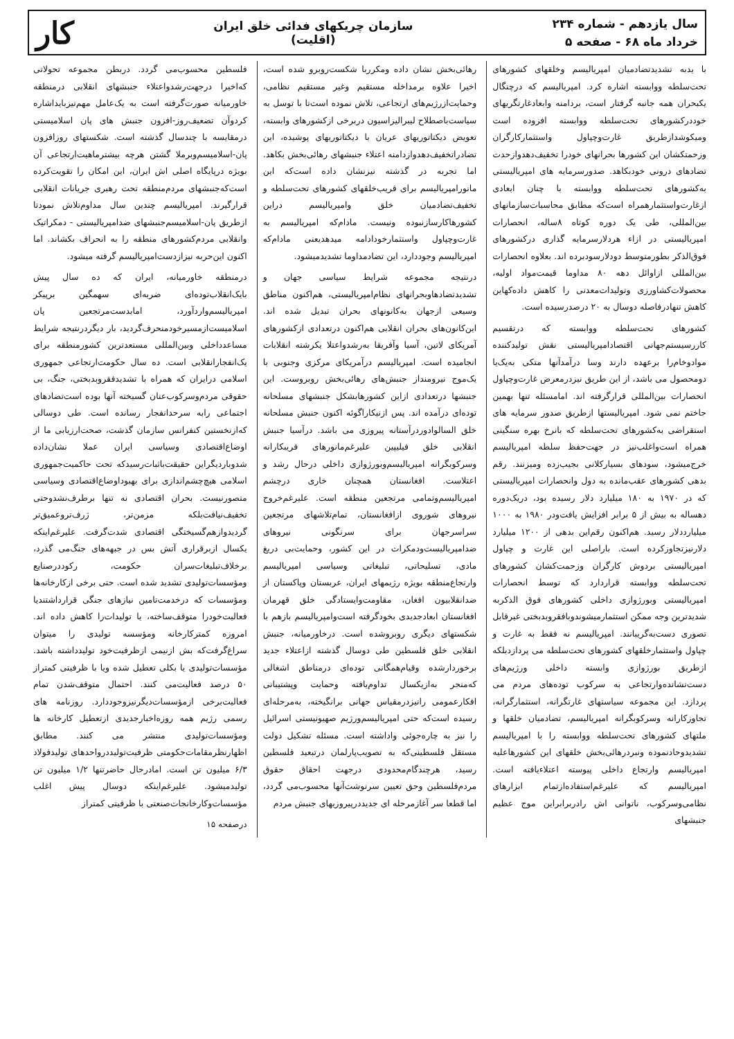سال یازدهم - شماره ۲۳۴
خرداد ماه ۶۸ - صفحه ۵
سازمان چریکهای فدائی خلق ایران
(اقلیت)
کار
با یدبه تشدیدتضادمیان امپریالیسم وخلقهای کشورهای تحت‌سلطه ووابسته اشاره کرد. امپریالیسم که درچنگال یکبحران همه جانبه گرفتار است، بردامنه وابعادغارتگریهای خوددرکشورهای تحت‌سلطه ووابسته افزوده است ومیکوشدازطریق غارت‌وچپاول واستثمارکارگران وزحمتکشان این کشورها بحرانهای خودرا تخفیف‌دهدوازحدت تضادهای درونی خودبکاهد. صدورسرمایه های امپریالیستی به‌کشورهای تحت‌سلطه ووابسته با چنان ابعادی ازغارت‌واستثمارهمراه است‌که مطابق محاسبات‌سازمانهای بین‌المللی، طی یک دوره کوتاه ۸ساله، انحصارات امپریالیستی در ازاء هردلارسرمایه گذاری درکشورهای فوق‌الذکر بطورمتوسط دودلارسودبرده اند. بعلاوه انحصارات بین‌المللی ازاوائل دهه ۸۰ مداوما قیمت‌مواد اولیه، محصولات‌کشاورزی وتولیدات‌معدنی را کاهش داده‌کهاین کاهش تنهادرفاصله دوسال به ۲۰ درصدرسیده است.
کشورهای تحت‌سلطه ووابسته که درتقسیم کاررسیستم‌جهانی اقتصادامپریالیستی نقش تولیدکننده موادوخام‌را برعهده دارند وسا درآمدآنها متکی به‌یک‌یا دومحصول می باشد، از این طریق نیزدرمعرض غارت‌وچپاول انحصارات بین‌المللی قرارگرفته اند. امامسئله تنها بهمین جاختم نمی شود. امپریالیستها ازطریق صدور سرمایه های استقراضی به‌کشورهای تحت‌سلطه که بانرخ بهره سنگینی همراه است‌واغلب‌نیز در جهت‌حفظ سلطه امپریالیسم خرج‌میشود، سودهای بسیارکلانی بجیب‌زده ومیزنند. رقم بدهی کشورهای عقب‌مانده به دول وانحصارات امپریالیستی که در ۱۹۷۰ به ۱۸۰ میلیارد دلار رسیده بود، دریک‌دوره دهساله به بیش از ۵ برابر افزایش یافت‌ودر ۱۹۸۰ به ۱۰۰۰ میلیارددلار رسید. هم‌اکنون رقم‌این بدهی از ۱۲۰۰ میلیارد دلارنیزتجاوزکرده است. باراصلی این غارت و چپاول امپریالیستی بردوش کارگران وزحمت‌کشان کشورهای تحت‌سلطه ووابسته قراردارد که توسط انحصارات امپریالیستی وبورژوازی داخلی کشورهای فوق الذکربه شدیدترین وجه ممکن استثمارمیشوندوبافقروبدبختی غیرقابل تصوری دست‌به‌گریبانند. امپریالیسم نه فقط به غارت و چپاول واستثمارخلقهای کشورهای تحت‌سلطه می پردازدبلکه ازطریق بورژوازی وابسته داخلی ورژیم‌های دست‌نشانده‌وارتجاعی به سرکوب توده‌های مردم می پردازد. این مجموعه سیاستهای غارتگرانه، استثمارگرانه، تجاوزکارانه وسرکوبگرانه امپریالیسم، تضادمیان خلقها و ملتهای کشورهای تحت‌سلطه ووابسته را با امپریالیسم تشدیدوحادنموده ونبردرهائی‌بخش خلقهای این کشورهاعلیه امپریالیسم وارتجاع داخلی پیوسته اعتلاءیافته است. امپریالیسم که علیرغم‌استفاده‌ازتمام ابزارهای نظامی‌وسرکوب، ناتوانی اش رادربرابراین موج عظیم جنبشهای
رهائی‌بخش نشان داده ومکرربا شکست‌روبرو شده است، اخیرا علاوه برمداخله مستقیم وغیر مستقیم نظامی، وحمایت‌ازرژیم‌های ارتجاعی، تلاش نموده است‌تا با توسل به سیاست‌باصطلاح لیبرالیزاسیون دربرخی ازکشورهای وابسته، تعویض دیکتاتوریهای عریان با دیکتاتوریهای پوشیده، این تضادراتخفیف‌دهدوازدامنه اعتلاء جنبشهای رهائی‌بخش بکاهد. اما تجربه در گذشته نیزنشان داده است‌که این مانورامپریالیسم برای فریب‌خلقهای کشورهای تحت‌سلطه و تخفیف‌تضادمیان خلق وامپریالیسم دراین کشورهاکارسازنبوده ونیست. مادام‌که امپریالیسم به غارت‌وچپاول واستثمارخودادامه میدهدیعنی مادام‌که امپریالیسم وجوددارد، این تضادمداوما تشدیدمیشود.
درنتیجه مجموعه شرایط سیاسی جهان و تشدیدتضادهاوبحرانهای نظام‌امپریالیستی، هم‌اکنون مناطق وسیعی ازجهان به‌کانونهای بحران تبدیل شده اند. این‌کانون‌های بحران انقلابی هم‌اکنون درتعدادی ازکشورهای آمریکای لاتین، آسیا وآفریقا به‌رشدواعتلا یکرشته انقلابات انجامیده است. امپریالیسم درآمریکای مرکزی وجنوبی با یک‌موج نیرومنداز جنبش‌های رهائی‌بخش روبروست. این جنبشها درتعدادی ازاین کشورهابشکل جنبشهای مسلحانه توده‌ای درآمده اند. پس ازنیکاراگوئه اکنون جنبش مسلحانه خلق السالوادوردرآستانه پیروزی می باشد. درآسیا جنبش انقلابی خلق فیلیپین علیرغم‌مانورهای فریبکارانه وسرکوبگرانه امپریالیسم‌وبورژوازی داخلی درحال رشد و اعتلاست. افغانستان همچنان خاری درچشم امپریالیسم‌وتمامی مرتجعین منطقه است. علیرغم‌خروج نیروهای شوروی ازافغانستان، تمام‌تلاشهای مرتجعین سراسرجهان برای سرنگونی نیروهای ضدامپریالیست‌ودمکرات در این کشور، وحمایت‌بی دریغ مادی، تسلیحاتی، تبلیغاتی وسیاسی امپریالیسم وارتجاع‌منطقه بویژه رژیمهای ایران، عربستان وپاکستان از ضدانقلابیون افغان، مقاومت‌وایستادگی خلق قهرمان افغانستان ابعادجدیدی بخودگرفته است‌وامپریالیسم بازهم با شکستهای دیگری روبروشده است. درخاورمیانه، جنبش انقلابی خلق فلسطین طی دوسال گذشته ازاعتلاء جدید برخوردارشده وقیام‌همگانی توده‌ای درمناطق اشغالی که‌منجر به‌ازیکسال تداوم‌یافته وحمایت وپشتیبانی افکارعمومی رانیزدرمقیاس جهانی برانگیخته، به‌مرحله‌ای رسیده است‌که حتی امپریالیسم‌ورژیم صهیونیستی اسرائیل را نیز به چاره‌جوئی واداشته است. مسئله تشکیل دولت مستقل فلسطینی‌که به تصویب‌پارلمان درتبعید فلسطین رسید، هرچندگام‌محدودی درجهت احقاق حقوق مردم‌فلسطین وحق تعیین سرنوشت‌آنها محسوب‌می گردد، اما قطعا سر آغازمرحله ای جدیددرپیروزیهای جنبش مردم
فلسطین محسوب‌می گردد. دربطن مجموعه تحولاتی که‌اخیرا درجهت‌رشدواعتلاء جنبشهای انقلابی درمنطقه خاورمیانه صورت‌گرفته است به یک‌عامل مهم‌نیزبایداشاره کردوآن تضعیف‌روز-افزون جنبش های پان اسلامیستی درمقایسه با چندسال گذشته است. شکستهای روزافزون پان-اسلامیسم‌وبرملا گشتن هرچه بیشترماهیت‌ارتجاعی آن بویژه درپایگاه اصلی اش ایران، این امکان را تقویت‌کرده است‌که‌جنبشهای مردم‌منطقه تحت رهبری جریانات انقلابی قرارگیرند. امپریالیسم چندین سال مداوم‌تلاش نمودتا ازطریق پان-اسلامیسم‌جنبشهای ضدامپریالیستی - دمکراتیک وانقلابی مردم‌کشورهای منطقه را به انحراف بکشاند. اما اکنون این‌حربه نیزازدست‌امپریالیسم گرفته میشود.
درمنطقه خاورمیانه، ایران که ده سال پیش بایک‌انقلاب‌توده‌ای ضربه‌ای سهمگین برپیکر امپریالیسم‌واردآورد، امابدست‌مرتجعین پان اسلامیست‌ازمسیرخودمنحرف‌گردید، بار دیگردرنتیجه شرایط مساعدداخلی وبین‌المللی مستعدترین کشورمنطقه برای یک‌انفجارانقلابی است. ده سال حکومت‌ارتجاعی جمهوری اسلامی درایران که همراه با تشدیدفقروبدبختی، جنگ، بی حقوقی مردم‌وسرکوب‌عنان گسیخته آنها بوده است‌تضادهای اجتماعی رابه سرحدانفجار رسانده است. طی دوسالی که‌ازنخستین کنفرانس سازمان گذشت، صحت‌ارزیابی ما از اوضاع‌اقتصادی وسیاسی ایران عملا نشان‌داده شدوبارد‌یگراین حقیقت‌باثبات‌رسیدکه تحت حاکمیت‌جمهوری اسلامی هیچ‌چشم‌اندازی برای بهبوداوضاع‌اقتصادی وسیاسی متصورنیست. بحران اقتصادی نه تنها برطرف‌نشدوحتی تخفیف‌نیافت‌بلکه مزمن‌تر، ژرف‌تروعمیق‌تر گردیدوازهم‌گسیختگی اقتصادی شدت‌گرفت. علیرغم‌اینکه یکسال ازبرقراری آتش بس در جبهه‌های جنگ‌می گذرد، برخلاف‌تبلیغات‌سران حکومت، رکوددرصنایع ومؤسسات‌تولیدی تشدید شده است. حتی برخی ازکارخانه‌ها ومؤسسات که درخدمت‌تامین نیازهای جنگی قرارداشتندیا فعالیت‌خودرا متوقف‌ساخته، یا تولیدات‌را کاهش داده اند. امروزه کمترکارخانه ومؤسسه تولیدی را میتوان سراغ‌گرفت‌که بش ازنیمی ازظرفیت‌خود تولیدداشته باشد. مؤسسات‌تولیدی یا بکلی تعطیل شده ویا با ظرفیتی کمتراز ۵۰ درصد فعالیت‌می کنند. احتمال متوقف‌شدن تمام فعالیت‌برخی ازمؤسسات‌دیگرنیزوجوددارد. روزنامه های رسمی رژیم همه روزه‌اخبارجدیدی ازتعطیل کارخانه ها ومؤسسات‌تولیدی منتشر می کنند. مطابق اظهارنظرمقامات‌حکومتی ظرفیت‌تولیددرواحدهای تولیدفولاد ۶/۳ میلیون تن است. امادرحال حاضرتنها ۱/۲ میلیون تن تولیدمیشود. علیرغم‌اینکه دوسال پیش اغلب مؤسسات‌وکارخانجات‌صنعتی با ظرفیتی کمتراز
درصفحه ۱۵